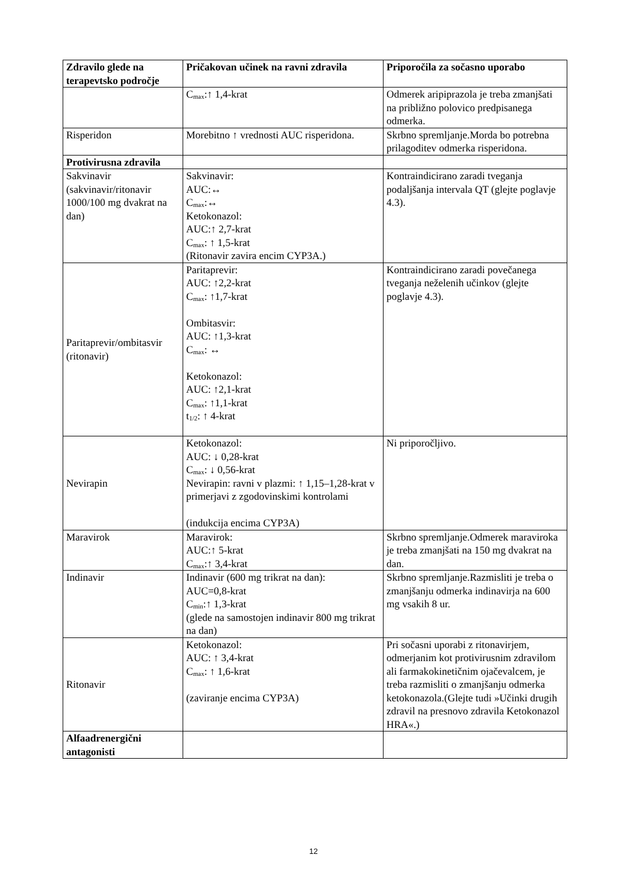| Zdravilo glede na terapevtsko področje | Pričakovan učinek na ravni zdravila | Priporočila za sočasno uporabo |
| --- | --- | --- |
| | C<sub>max</sub>:↑ 1,4-krat | Odmerek aripiprazola je treba zmanjšati na približno polovico predpisanega odmerka. |
| Risperidon | Morebitno ↑ vrednosti AUC risperidona. | Skrbno spremljanje.Morda bo potrebna prilagoditev odmerka risperidona. |
| Protivirusna zdravila | | |
| Sakvinavir (sakvinavir/ritonavir 1000/100 mg dvakrat na dan) | Sakvinavir: AUC:↔ C<sub>max</sub>:↔ Ketokonazol: AUC:↑ 2,7-krat C<sub>max</sub>: ↑ 1,5-krat (Ritonavir zavira encim CYP3A.) | Kontraindicirano zaradi tveganja podaljšanja intervala QT (glejte poglavje 4.3). |
| Paritaprevir/ombitasvir (ritonavir) | Paritaprevir: AUC: ↑2,2-krat C<sub>max</sub>: ↑1,7-krat Ombitasvir: AUC: ↑1,3-krat C<sub>max</sub>: ↔ Ketokonazol: AUC: ↑2,1-krat C<sub>max</sub>: ↑1,1-krat t<sub>1/2</sub>: ↑ 4-krat | Kontraindicirano zaradi povečanega tveganja neželenih učinkov (glejte poglavje 4.3). |
| Nevirapin | Ketokonazol: AUC: ↓ 0,28-krat C<sub>max</sub>: ↓ 0,56-krat Nevirapin: ravni v plazmi: ↑ 1,15–1,28-krat v primerjavi z zgodovinskimi kontrolami (indukcija encima CYP3A) | Ni priporočljivo. |
| Maravirok | Maravirok: AUC:↑ 5-krat C<sub>max</sub>:↑ 3,4-krat | Skrbno spremljanje.Odmerek maraviroka je treba zmanjšati na 150 mg dvakrat na dan. |
| Indinavir | Indinavir (600 mg trikrat na dan): AUC=0,8-krat C<sub>min</sub>:↑ 1,3-krat (glede na samostojen indinavir 800 mg trikrat na dan) | Skrbno spremljanje.Razmisliti je treba o zmanjšanju odmerka indinavirja na 600 mg vsakih 8 ur. |
| Ritonavir | Ketokonazol: AUC: ↑ 3,4-krat C<sub>max</sub>: ↑ 1,6-krat (zaviranje encima CYP3A) | Pri sočasni uporabi z ritonavirjem, odmerjanim kot protivirusnim zdravilom ali farmakokinetičnim ojačevalcem, je treba razmisliti o zmanjšanju odmerka ketokonazola.(Glejte tudi »Učinki drugih zdravil na presnovo zdravila Ketokonazol HRA«.) |
| Alfaadrenergični antagonisti | | |
12